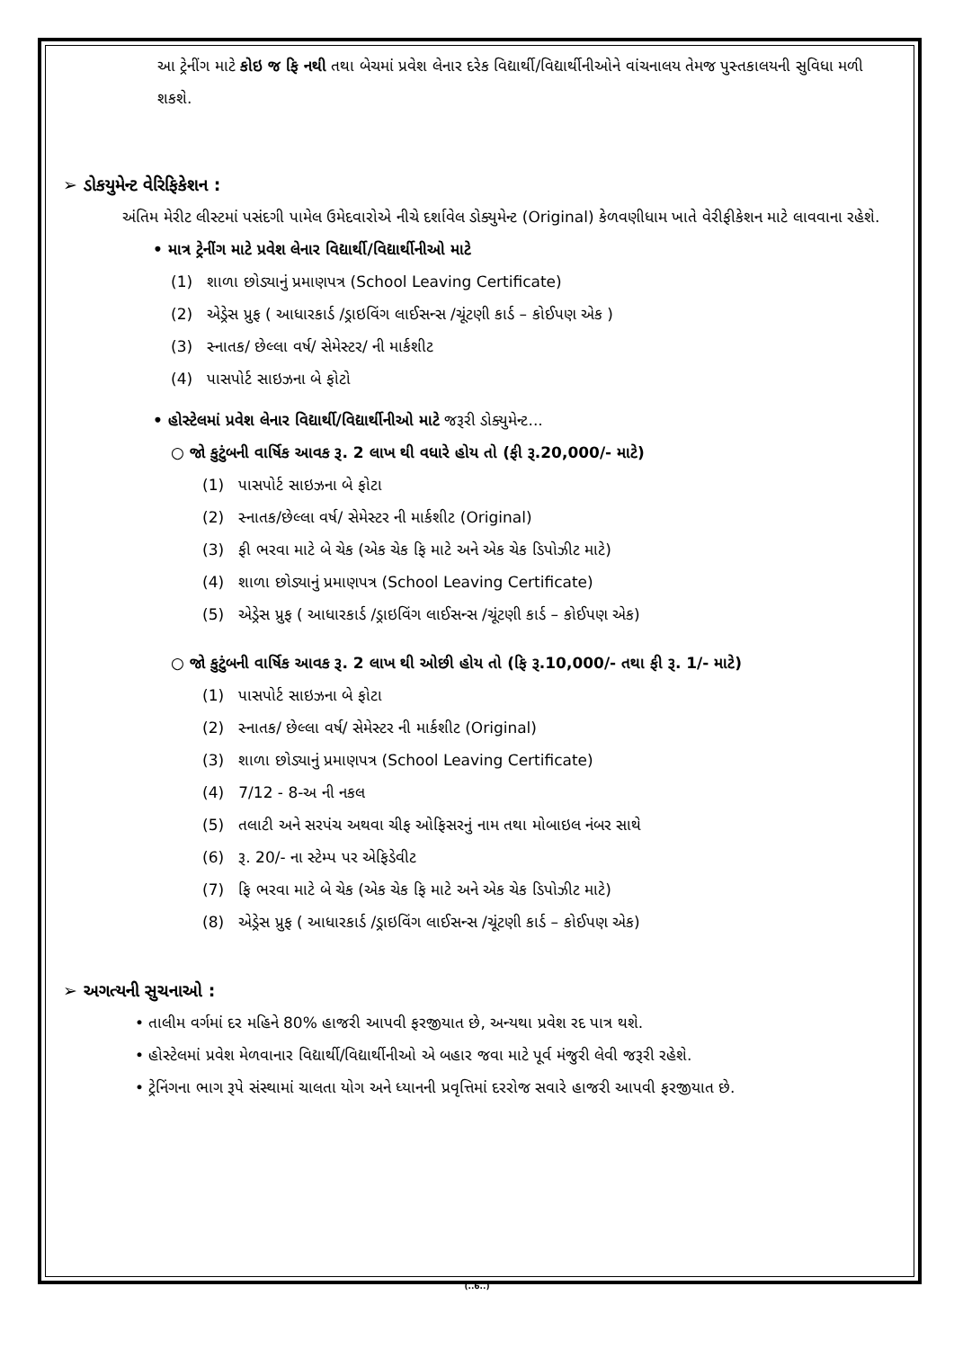આ ટ્રેનીંગ માટે કોઇ જ ફિ નથી તથા બેચમાં પ્રવેશ લેનાર દરેક વિદ્યાર્થી/વિદ્યાર્થીનીઓને વાંચનાલય તેમજ પુસ્તકાલયની સુવિધા મળી શકશે.
➢ ડોકયુમેન્ટ વેરિફિકેશન :
અંતિમ મેરીટ લીસ્ટમાં પસંદગી પામેલ ઉમેદવારોએ નીચે દર્શાવેલ ડોક્યુમેન્ટ (Original) કેળવણીધામ ખાતે વેરીફીકેશન માટે લાવવાના રહેશે.
• માત્ર ટ્રેનીંગ માટે પ્રવેશ લેનાર વિદ્યાર્થી/વિદ્યાર્થીનીઓ માટે
(1) શાળા છોડ્યાનું પ્રમાણપત્ર (School Leaving Certificate)
(2) એડ્રેસ પ્રુફ ( આધારકાર્ડ /ડ્રાઇવિંગ લાઈસન્સ /ચૂંટણી કાર્ડ – કોઈપણ એક )
(3) સ્નાતક/ છેલ્લા વર્ષ/ સેમેસ્ટર/ ની માર્કશીટ
(4) પાસપોર્ટ સાઇઝના બે ફોટો
• હોસ્ટેલમાં પ્રવેશ લેનાર વિદ્યાર્થી/વિદ્યાર્થીનીઓ માટે જરૂરી ડોક્યુમેન્ટ...
○ જો કુટુંબની વાર્ષિક આવક રૂ. 2 લાખ થી વધારે હોય તો (ફી રૂ.20,000/- માટે)
(1) પાસપોર્ટ સાઇઝના બે ફોટા
(2) સ્નાતક/છેલ્લા વર્ષ/ સેમેસ્ટર ની માર્કશીટ (Original)
(3) ફી ભરવા માટે બે ચેક (એક ચેક ફિ માટે અને એક ચેક ડિપોઝીટ માટે)
(4) શાળા છોડ્યાનું પ્રમાણપત્ર (School Leaving Certificate)
(5) એડ્રેસ પ્રુફ ( આધારકાર્ડ /ડ્રાઇવિંગ લાઈસન્સ /ચૂંટણી કાર્ડ – કોઈપણ એક)
○ જો કુટુંબની વાર્ષિક આવક રૂ. 2 લાખ થી ઓછી હોય તો (ફિ રૂ.10,000/- તથા ફી રૂ. 1/- માટે)
(1) પાસપોર્ટ સાઇઝના બે ફોટા
(2) સ્નાતક/ છેલ્લા વર્ષ/ સેમેસ્ટર ની માર્કશીટ (Original)
(3) શાળા છોડ્યાનું પ્રમાણપત્ર (School Leaving Certificate)
(4) 7/12 - 8-અ ની નકલ
(5) તલાટી અને સરપંચ અથવા ચીફ ઓફિસરનું નામ તથા મોબાઇલ નંબર સાથે
(6) રૂ. 20/- ના સ્ટેમ્પ પર એફિડેવીટ
(7) ફિ ભરવા માટે બે ચેક (એક ચેક ફિ માટે અને એક ચેક ડિપોઝીટ માટે)
(8) એડ્રેસ પ્રુફ ( આધારકાર્ડ /ડ્રાઇવિંગ લાઈસન્સ /ચૂંટણી કાર્ડ – કોઈપણ એક)
➢ અગત્યની સુચનાઓ :
• તાલીમ વર્ગમાં દર મહિને 80% હાજરી આપવી ફરજીયાત છે, અન્યથા પ્રવેશ રદ પાત્ર થશે.
• હોસ્ટેલમાં પ્રવેશ મેળવાનાર વિદ્યાર્થી/વિદ્યાર્થીનીઓ એ બહાર જવા માટે પૂર્વ મંજુરી લેવી જરૂરી રહેશે.
• ટ્રેનિંગના ભાગ રૂપે સંસ્થામાં ચાલતા યોગ અને ધ્યાનની પ્રવૃત્તિમાં દરરોજ સવારે હાજરી આપવી ફરજીયાત છે.
(..6..)